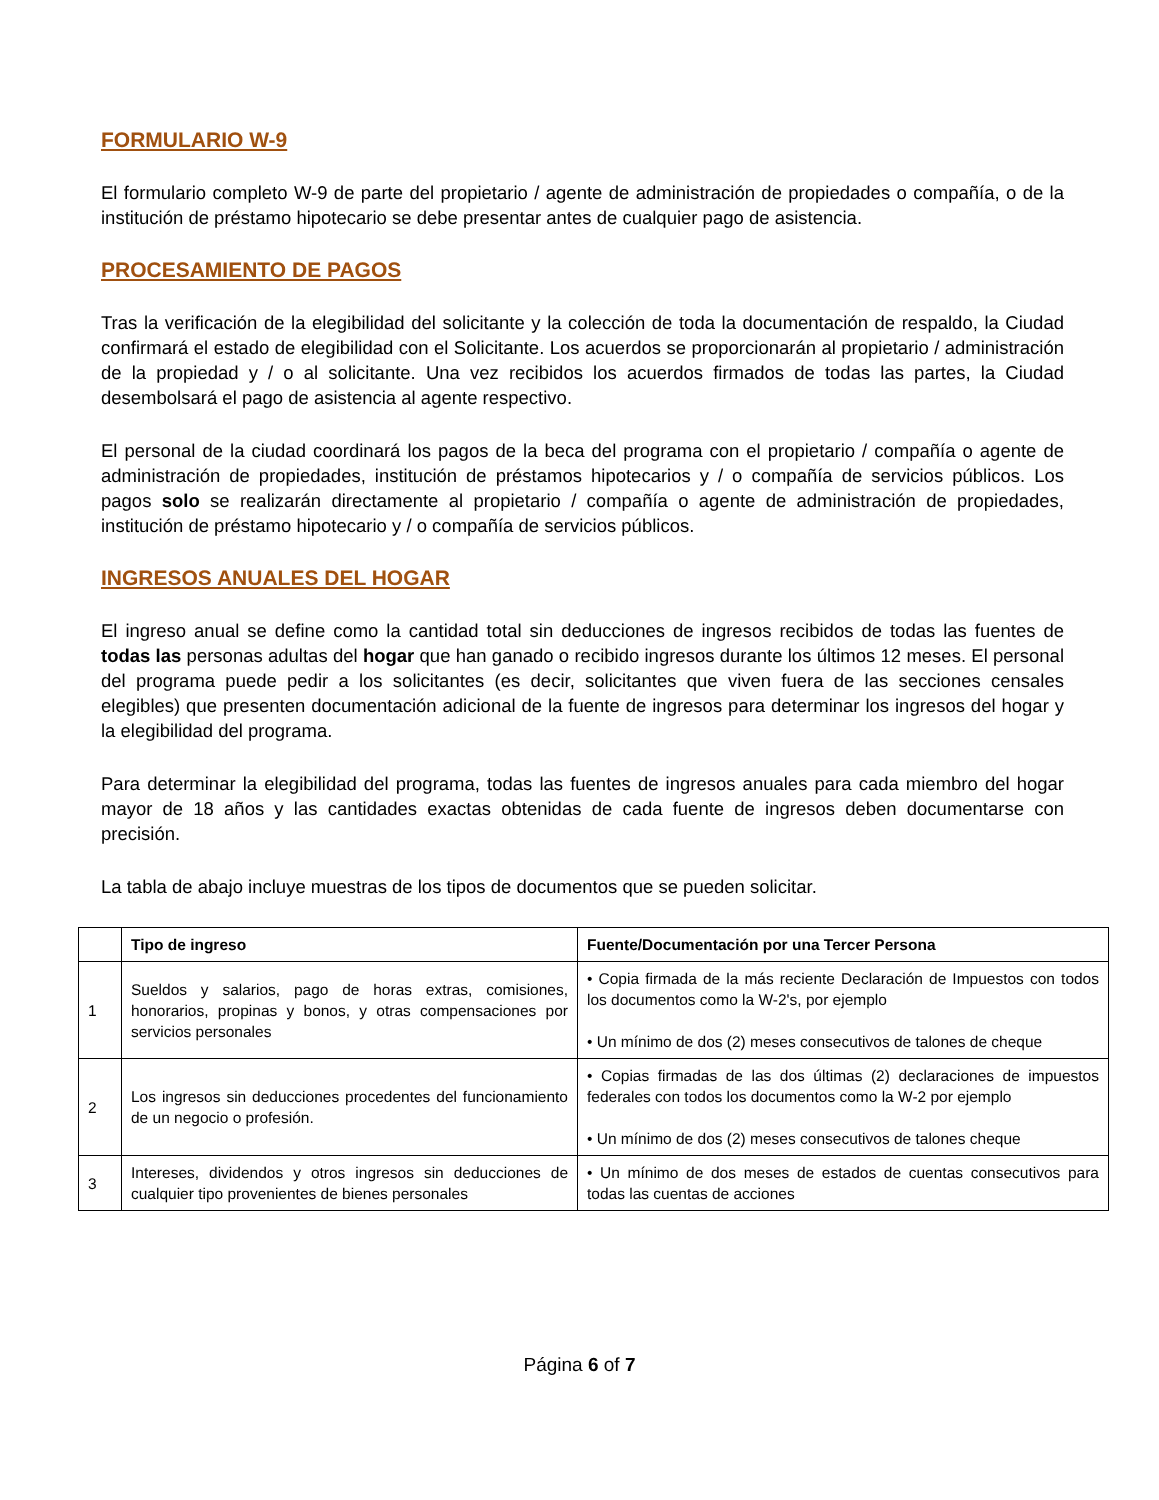FORMULARIO W-9
El formulario completo W-9 de parte del propietario / agente de administración de propiedades o compañía, o de la institución de préstamo hipotecario se debe presentar antes de cualquier pago de asistencia.
PROCESAMIENTO DE PAGOS
Tras la verificación de la elegibilidad del solicitante y la colección de toda la documentación de respaldo, la Ciudad confirmará el estado de elegibilidad con el Solicitante. Los acuerdos se proporcionarán al propietario / administración de la propiedad y / o al solicitante. Una vez recibidos los acuerdos firmados de todas las partes, la Ciudad desembolsará el pago de asistencia al agente respectivo.
El personal de la ciudad coordinará los pagos de la beca del programa con el propietario / compañía o agente de administración de propiedades, institución de préstamos hipotecarios y / o compañía de servicios públicos. Los pagos solo se realizarán directamente al propietario / compañía o agente de administración de propiedades, institución de préstamo hipotecario y / o compañía de servicios públicos.
INGRESOS ANUALES DEL HOGAR
El ingreso anual se define como la cantidad total sin deducciones de ingresos recibidos de todas las fuentes de todas las personas adultas del hogar que han ganado o recibido ingresos durante los últimos 12 meses. El personal del programa puede pedir a los solicitantes (es decir, solicitantes que viven fuera de las secciones censales elegibles) que presenten documentación adicional de la fuente de ingresos para determinar los ingresos del hogar y la elegibilidad del programa.
Para determinar la elegibilidad del programa, todas las fuentes de ingresos anuales para cada miembro del hogar mayor de 18 años y las cantidades exactas obtenidas de cada fuente de ingresos deben documentarse con precisión.
La tabla de abajo incluye muestras de los tipos de documentos que se pueden solicitar.
| | Tipo de ingreso | Fuente/Documentación por una Tercer Persona |
| --- | --- | --- |
| 1 | Sueldos y salarios, pago de horas extras, comisiones, honorarios, propinas y bonos, y otras compensaciones por servicios personales | • Copia firmada de la más reciente Declaración de Impuestos con todos los documentos como la W-2's, por ejemplo • Un mínimo de dos (2) meses consecutivos de talones de cheque |
| 2 | Los ingresos sin deducciones procedentes del funcionamiento de un negocio o profesión. | • Copias firmadas de las dos últimas (2) declaraciones de impuestos federales con todos los documentos como la W-2 por ejemplo • Un mínimo de dos (2) meses consecutivos de talones cheque |
| 3 | Intereses, dividendos y otros ingresos sin deducciones de cualquier tipo provenientes de bienes personales | • Un mínimo de dos meses de estados de cuentas consecutivos para todas las cuentas de acciones |
Página 6 of 7